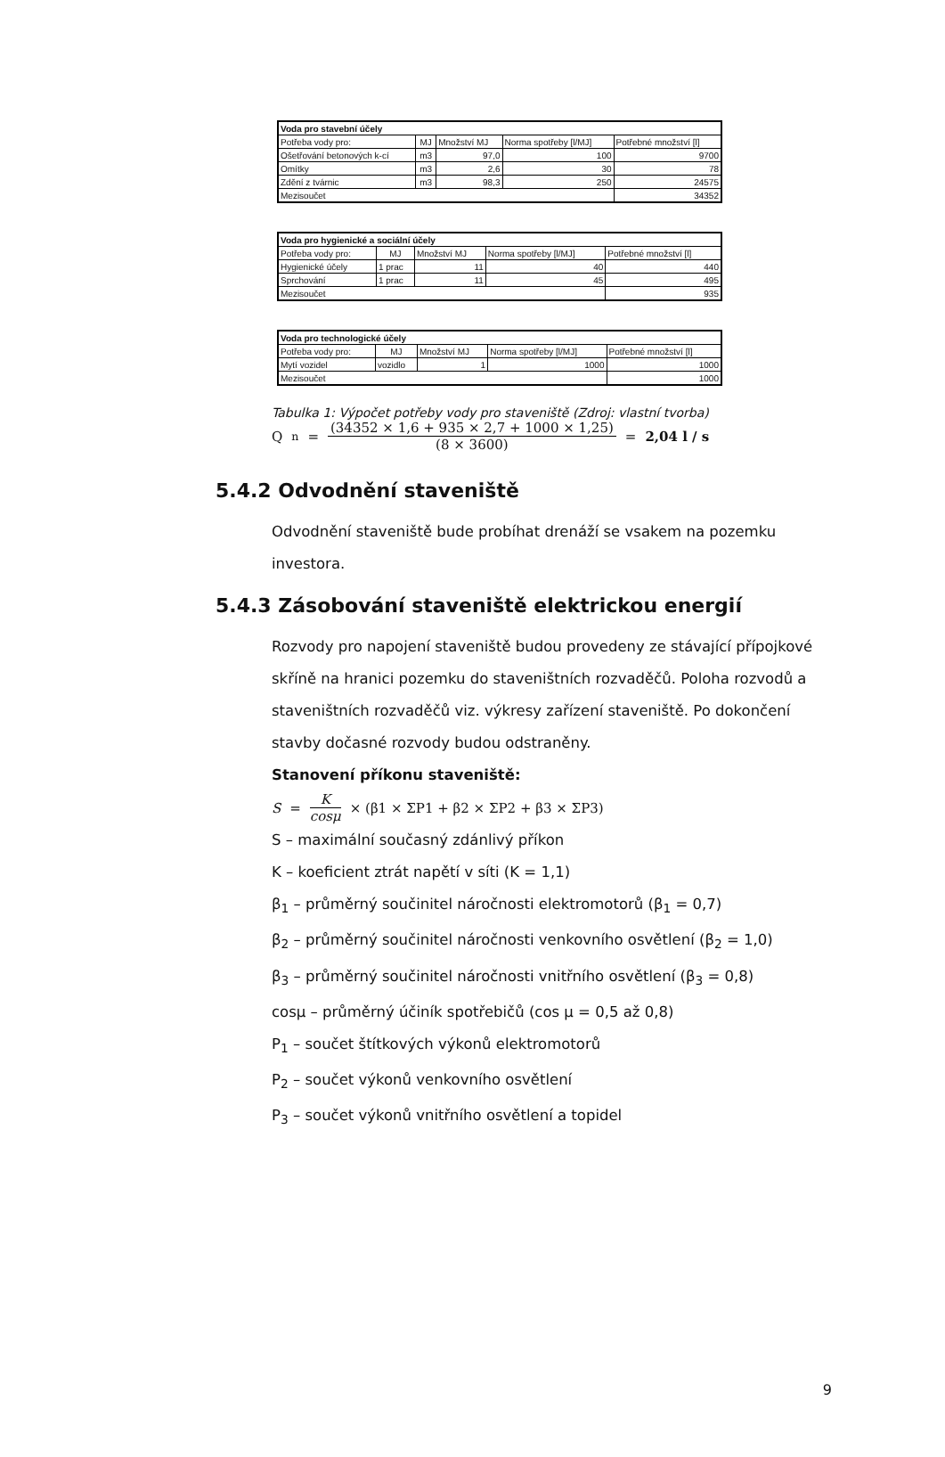| Voda pro stavební účely | | | | |
| --- | --- | --- | --- | --- |
| Potřeba vody pro: | MJ | Množství MJ | Norma spotřeby [l/MJ] | Potřebné množství [l] |
| Ošetřování betonových k-cí | m3 | 97,0 | 100 | 9700 |
| Omítky | m3 | 2,6 | 30 | 78 |
| Zdění z tvárnic | m3 | 98,3 | 250 | 24575 |
| Mezisoučet | | | | 34352 |
| Voda pro hygienické a sociální účely | | | | |
| --- | --- | --- | --- | --- |
| Potřeba vody pro: | MJ | Množství MJ | Norma spotřeby [l/MJ] | Potřebné množství [l] |
| Hygienické účely | 1 prac | 11 | 40 | 440 |
| Sprchování | 1 prac | 11 | 45 | 495 |
| Mezisoučet | | | | 935 |
| Voda pro technologické účely | | | | |
| --- | --- | --- | --- | --- |
| Potřeba vody pro: | MJ | Množství MJ | Norma spotřeby [l/MJ] | Potřebné množství [l] |
| Mytí vozidel | vozidlo | 1 | 1000 | 1000 |
| Mezisoučet | | | | 1000 |
Tabulka 1: Výpočet potřeby vody pro staveniště (Zdroj: vlastní tvorba)
Q<sub>n</sub> = (34352 × 1,6 + 935 × 2,7 + 1000 × 1,25) (8 × 3600) = 2,04 l / s
5.4.2 Odvodnění staveniště
Odvodnění staveniště bude probíhat drenáží se vsakem na pozemku investora.
5.4.3 Zásobování staveniště elektrickou energií
Rozvody pro napojení staveniště budou provedeny ze stávající přípojkové skříně na hranici pozemku do staveništních rozvaděčů. Poloha rozvodů a staveništních rozvaděčů viz. výkresy zařízení staveniště. Po dokončení stavby dočasné rozvody budou odstraněny.
Stanovení příkonu staveniště:
S = K cosμ × (β1 × ΣP1 + β2 × ΣP2 + β3 × ΣP3)
S – maximální současný zdánlivý příkon
K – koeficient ztrát napětí v síti (K = 1,1)
β<sub>1</sub> – průměrný součinitel náročnosti elektromotorů (β<sub>1</sub> = 0,7)
β<sub>2</sub> – průměrný součinitel náročnosti venkovního osvětlení (β<sub>2</sub> = 1,0)
β<sub>3</sub> – průměrný součinitel náročnosti vnitřního osvětlení (β<sub>3</sub> = 0,8)
cosμ – průměrný účiník spotřebičů (cos μ = 0,5 až 0,8)
P<sub>1</sub> – součet štítkových výkonů elektromotorů
P<sub>2</sub> – součet výkonů venkovního osvětlení
P<sub>3</sub> – součet výkonů vnitřního osvětlení a topidel
9